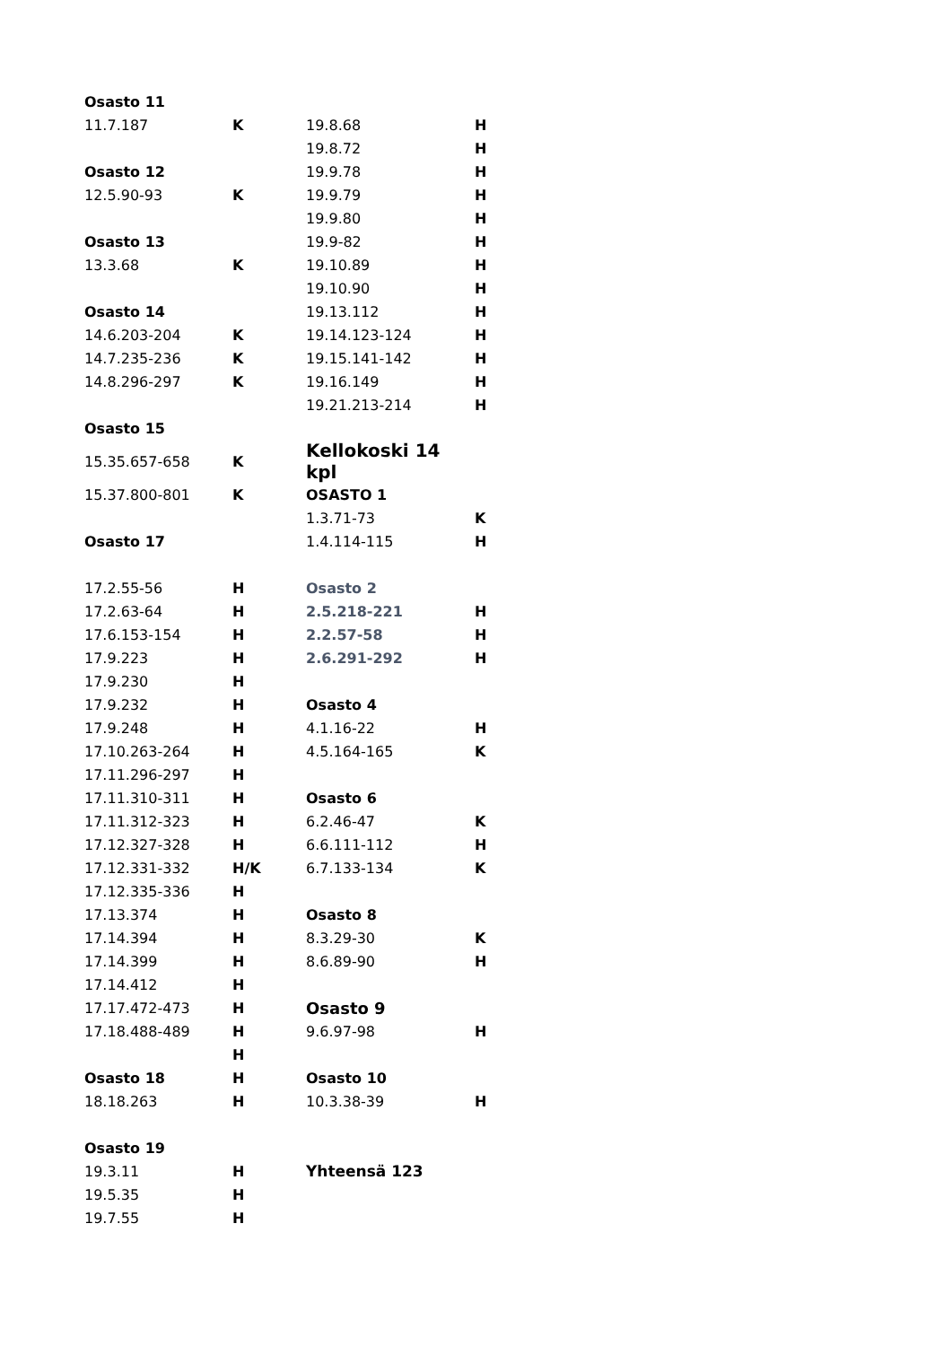| Osasto 11 | | | |
| 11.7.187 | K | 19.8.68 | H |
| | | 19.8.72 | H |
| Osasto 12 | | 19.9.78 | H |
| 12.5.90-93 | K | 19.9.79 | H |
| | | 19.9.80 | H |
| Osasto 13 | | 19.9-82 | H |
| 13.3.68 | K | 19.10.89 | H |
| | | 19.10.90 | H |
| Osasto 14 | | 19.13.112 | H |
| 14.6.203-204 | K | 19.14.123-124 | H |
| 14.7.235-236 | K | 19.15.141-142 | H |
| 14.8.296-297 | K | 19.16.149 | H |
| | | 19.21.213-214 | H |
| Osasto 15 | | | |
| 15.35.657-658 | K | Kellokoski 14 kpl | |
| 15.37.800-801 | K | OSASTO 1 | |
| | | 1.3.71-73 | K |
| Osasto 17 | | 1.4.114-115 | H |
| 17.2.55-56 | H | Osasto 2 | |
| 17.2.63-64 | H | 2.5.218-221 | H |
| 17.6.153-154 | H | 2.2.57-58 | H |
| 17.9.223 | H | 2.6.291-292 | H |
| 17.9.230 | H | | |
| 17.9.232 | H | Osasto 4 | |
| 17.9.248 | H | 4.1.16-22 | H |
| 17.10.263-264 | H | 4.5.164-165 | K |
| 17.11.296-297 | H | | |
| 17.11.310-311 | H | Osasto 6 | |
| 17.11.312-323 | H | 6.2.46-47 | K |
| 17.12.327-328 | H | 6.6.111-112 | H |
| 17.12.331-332 | H/K | 6.7.133-134 | K |
| 17.12.335-336 | H | | |
| 17.13.374 | H | Osasto 8 | |
| 17.14.394 | H | 8.3.29-30 | K |
| 17.14.399 | H | 8.6.89-90 | H |
| 17.14.412 | H | | |
| 17.17.472-473 | H | Osasto 9 | |
| 17.18.488-489 | H | 9.6.97-98 | H |
| | H | | |
| Osasto 18 | H | Osasto 10 | |
| 18.18.263 | H | 10.3.38-39 | H |
| Osasto 19 | | | |
| 19.3.11 | H | Yhteensä 123 | |
| 19.5.35 | H | | |
| 19.7.55 | H | | |